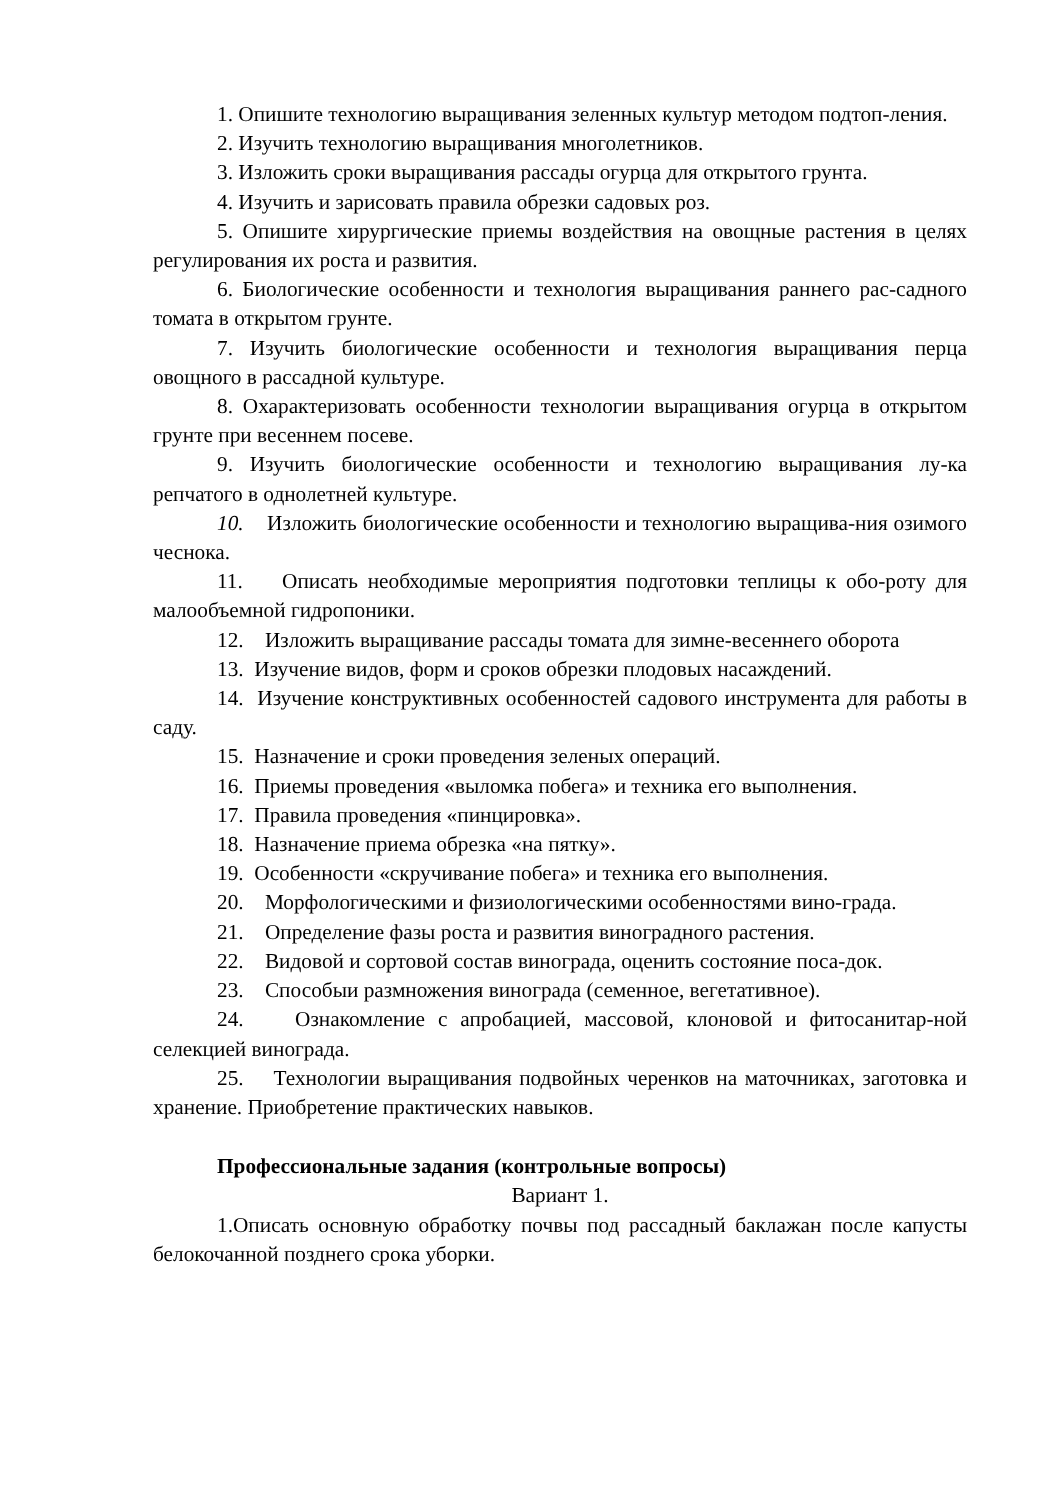1. Опишите технологию выращивания зеленных культур методом подтоп-ления.
2. Изучить технологию выращивания многолетников.
3. Изложить сроки выращивания рассады огурца для открытого грунта.
4. Изучить и зарисовать правила обрезки садовых роз.
5. Опишите хирургические приемы воздействия на овощные растения в целях регулирования их роста и развития.
6. Биологические особенности и технология выращивания раннего рас-садного томата в открытом грунте.
7. Изучить биологические особенности и технология выращивания перца овощного в рассадной культуре.
8. Охарактеризовать особенности технологии выращивания огурца в открытом грунте при весеннем посеве.
9. Изучить биологические особенности и технологию выращивания лу-ка репчатого в однолетней культуре.
10. Изложить биологические особенности и технологию выращива-ния озимого чеснока.
11. Описать необходимые мероприятия подготовки теплицы к обо-роту для малообъемной гидропоники.
12. Изложить выращивание рассады томата для зимне-весеннего оборота
13. Изучение видов, форм и сроков обрезки плодовых насаждений.
14. Изучение конструктивных особенностей садового инструмента для работы в саду.
15. Назначение и сроки проведения зеленых операций.
16. Приемы проведения «выломка побега» и техника его выполнения.
17. Правила проведения «пинцировка».
18. Назначение приема обрезка «на пятку».
19. Особенности «скручивание побега» и техника его выполнения.
20. Морфологическими и физиологическими особенностями вино-града.
21. Определение фазы роста и развития виноградного растения.
22. Видовой и сортовой состав винограда, оценить состояние поса-док.
23. Способыи размножения винограда (семенное, вегетативное).
24. Ознакомление с апробацией, массовой, клоновой и фитосанитар-ной селекцией винограда.
25. Технологии выращивания подвойных черенков на маточниках, заготовка и хранение. Приобретение практических навыков.
Профессиональные задания (контрольные вопросы)
Вариант 1.
1.Описать основную обработку почвы под рассадный баклажан после капусты белокочанной позднего срока уборки.